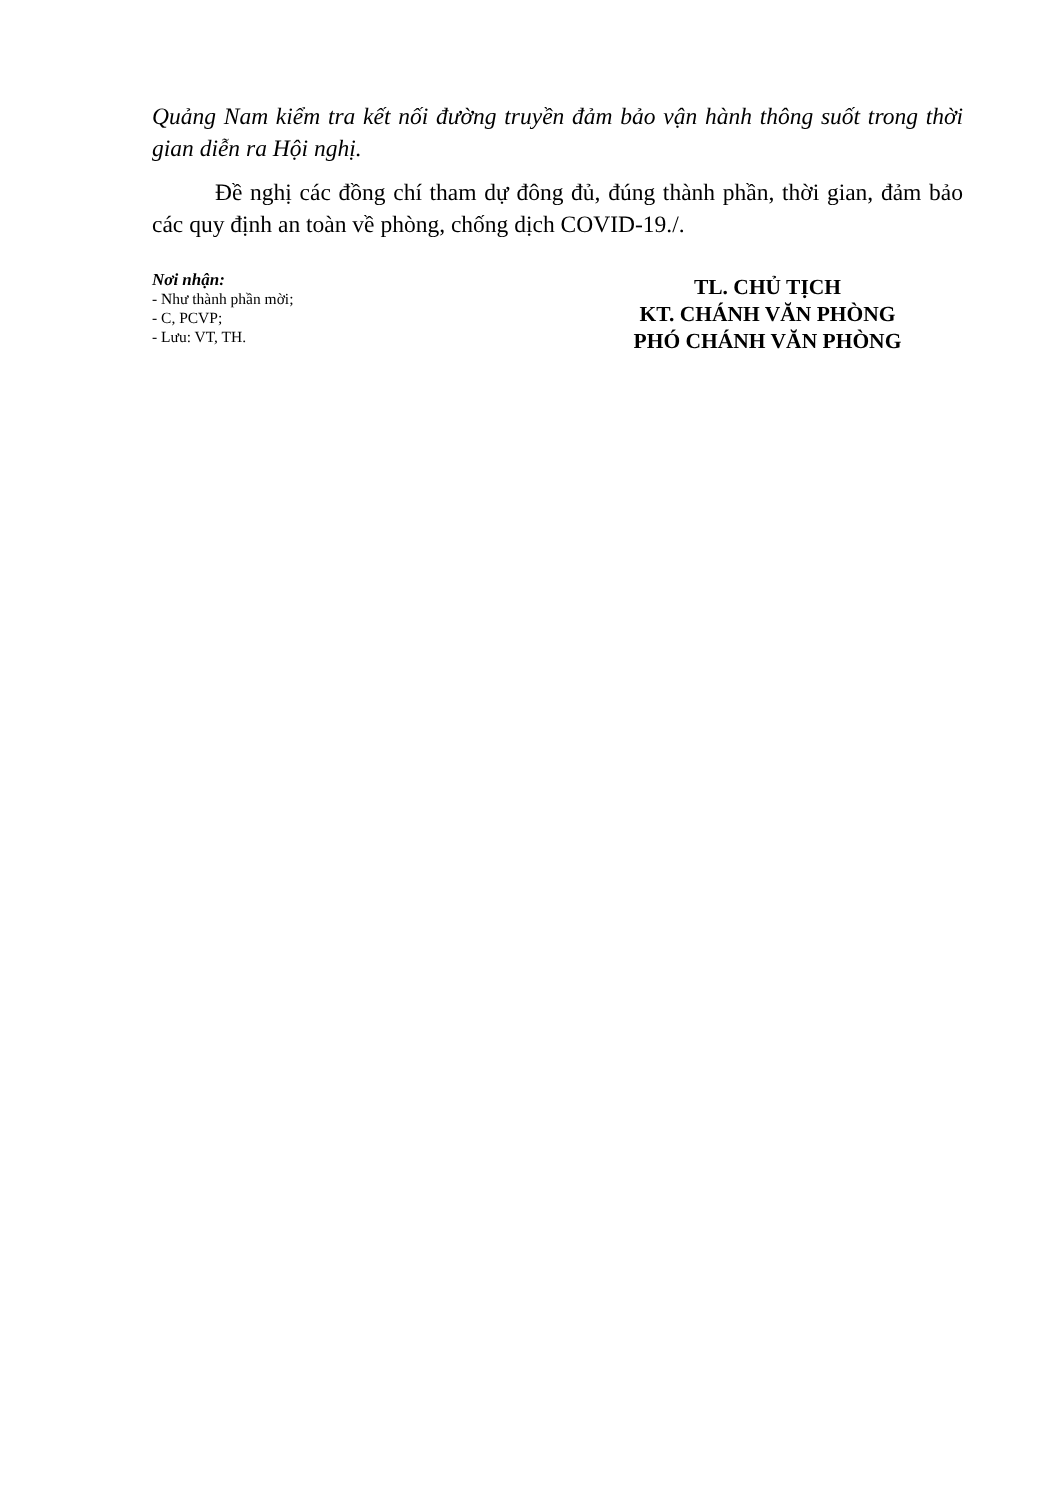Quảng Nam kiểm tra kết nối đường truyền đảm bảo vận hành thông suốt trong thời gian diễn ra Hội nghị.
Đề nghị các đồng chí tham dự đông đủ, đúng thành phần, thời gian, đảm bảo các quy định an toàn về phòng, chống dịch COVID-19./.
Nơi nhận:
- Như thành phần mời;
- C, PCVP;
- Lưu: VT, TH.
TL. CHỦ TỊCH
KT. CHÁNH VĂN PHÒNG
PHÓ CHÁNH VĂN PHÒNG